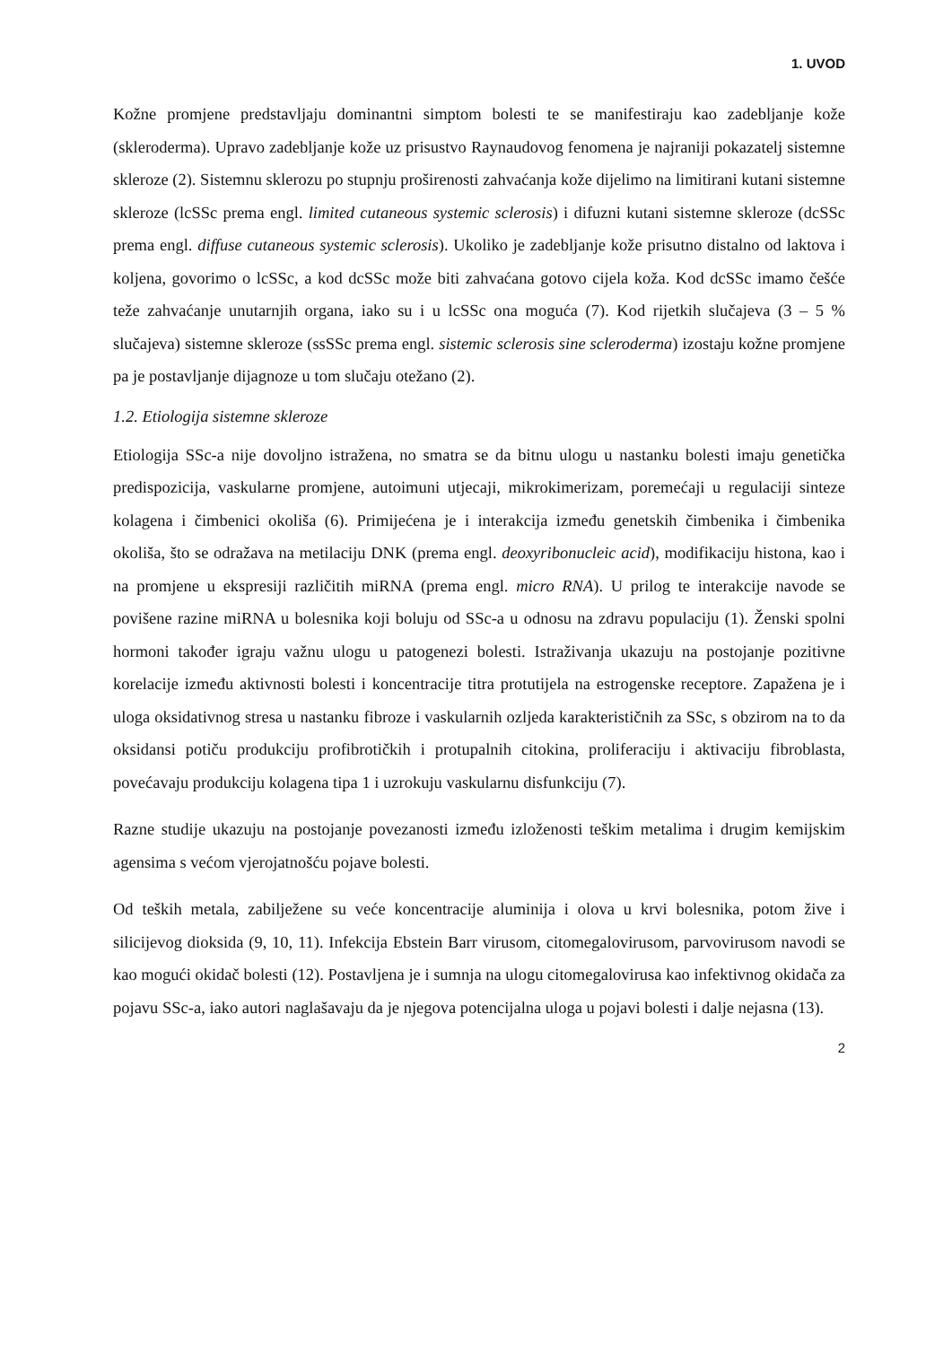1. UVOD
Kožne promjene predstavljaju dominantni simptom bolesti te se manifestiraju kao zadebljanje kože (skleroderma). Upravo zadebljanje kože uz prisustvo Raynaudovog fenomena je najraniji pokazatelj sistemne skleroze (2). Sistemnu sklerozu po stupnju proširenosti zahvaćanja kože dijelimo na limitirani kutani sistemne skleroze (lcSSc prema engl. limited cutaneous systemic sclerosis) i difuzni kutani sistemne skleroze (dcSSc prema engl. diffuse cutaneous systemic sclerosis). Ukoliko je zadebljanje kože prisutno distalno od laktova i koljena, govorimo o lcSSc, a kod dcSSc može biti zahvaćana gotovo cijela koža. Kod dcSSc imamo češće teže zahvaćanje unutarnjih organa, iako su i u lcSSc ona moguća (7). Kod rijetkih slučajeva (3 – 5 % slučajeva) sistemne skleroze (ssSSc prema engl. sistemic sclerosis sine scleroderma) izostaju kožne promjene pa je postavljanje dijagnoze u tom slučaju otežano (2).
1.2. Etiologija sistemne skleroze
Etiologija SSc-a nije dovoljno istražena, no smatra se da bitnu ulogu u nastanku bolesti imaju genetička predispozicija, vaskularne promjene, autoimuni utjecaji, mikrokimerizam, poremećaji u regulaciji sinteze kolagena i čimbenici okoliša (6). Primijećena je i interakcija između genetskih čimbenika i čimbenika okoliša, što se odražava na metilaciju DNK (prema engl. deoxyribonucleic acid), modifikaciju histona, kao i na promjene u ekspresiji različitih miRNA (prema engl. micro RNA). U prilog te interakcije navode se povišene razine miRNA u bolesnika koji boluju od SSc-a u odnosu na zdravu populaciju (1). Ženski spolni hormoni također igraju važnu ulogu u patogenezi bolesti. Istraživanja ukazuju na postojanje pozitivne korelacije između aktivnosti bolesti i koncentracije titra protutijela na estrogenske receptore. Zapažena je i uloga oksidativnog stresa u nastanku fibroze i vaskularnih ozljeda karakterističnih za SSc, s obzirom na to da oksidansi potiču produkciju profibrotičkih i protupalnih citokina, proliferaciju i aktivaciju fibroblasta, povećavaju produkciju kolagena tipa 1 i uzrokuju vaskularnu disfunkciju (7).
Razne studije ukazuju na postojanje povezanosti između izloženosti teškim metalima i drugim kemijskim agensima s većom vjerojatnošću pojave bolesti.
Od teških metala, zabilježene su veće koncentracije aluminija i olova u krvi bolesnika, potom žive i silicijevog dioksida (9, 10, 11). Infekcija Ebstein Barr virusom, citomegalovirusom, parvovirusom navodi se kao mogući okidač bolesti (12). Postavljena je i sumnja na ulogu citomegalovirusa kao infektivnog okidača za pojavu SSc-a, iako autori naglašavaju da je njegova potencijalna uloga u pojavi bolesti i dalje nejasna (13).
2